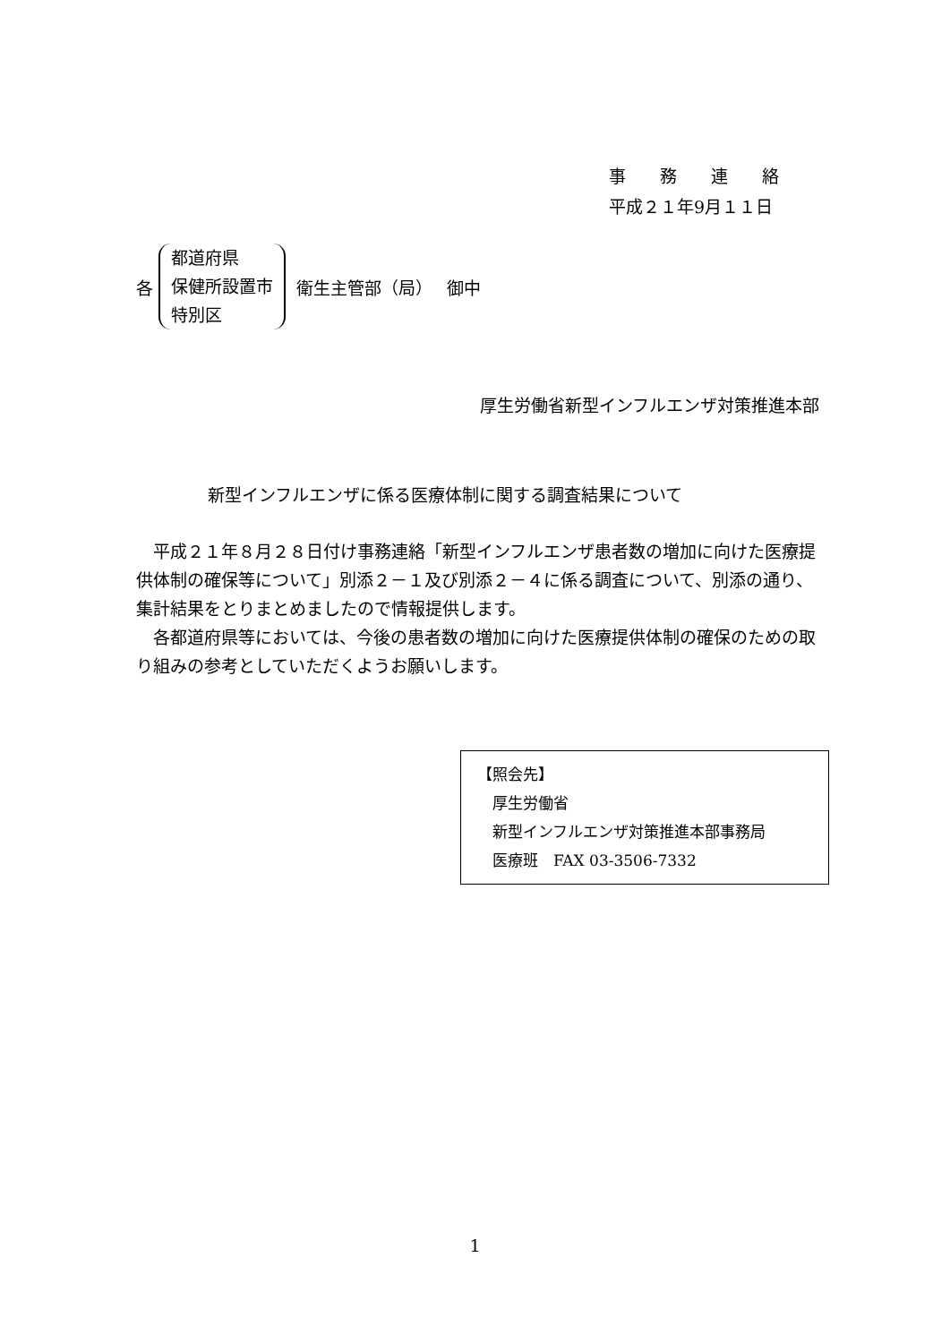事　　務　　連　　絡
平成２１年9月１１日
各
都道府県
保健所設置市
特別区
衛生主管部（局）　 御中
厚生労働省新型インフルエンザ対策推進本部
新型インフルエンザに係る医療体制に関する調査結果について
　平成２１年８月２８日付け事務連絡「新型インフルエンザ患者数の増加に向けた医療提供体制の確保等について」別添２－１及び別添２－４に係る調査について、別添の通り、集計結果をとりまとめましたので情報提供します。
　各都道府県等においては、今後の患者数の増加に向けた医療提供体制の確保のための取り組みの参考としていただくようお願いします。
【照会先】
　厚生労働省
　新型インフルエンザ対策推進本部事務局
　医療班　FAX 03-3506-7332
1